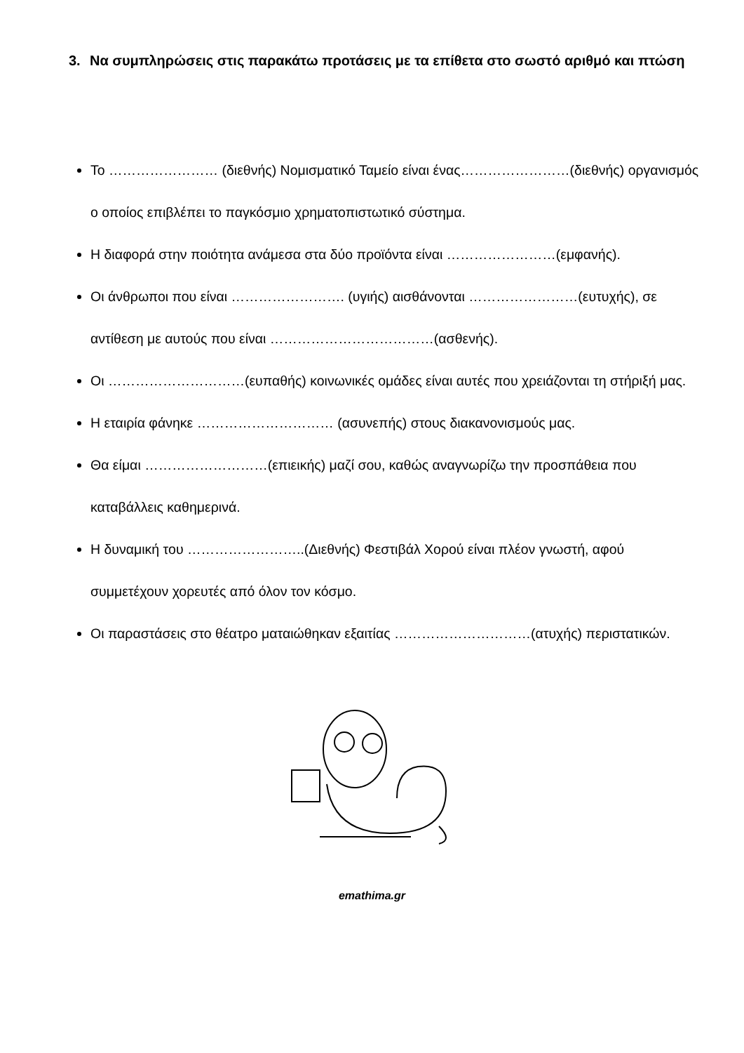3. Να συμπληρώσεις στις παρακάτω προτάσεις με τα επίθετα στο σωστό αριθμό και πτώση
Το …………………… (διεθνής) Νομισματικό Ταμείο είναι ένας……………………(διεθνής) οργανισμός ο οποίος επιβλέπει το παγκόσμιο χρηματοπιστωτικό σύστημα.
Η διαφορά στην ποιότητα ανάμεσα στα δύο προϊόντα είναι ……………………(εμφανής).
Οι άνθρωποι που είναι ……………………. (υγιής) αισθάνονται ……………………(ευτυχής), σε αντίθεση με αυτούς που είναι ………………………………(ασθενής).
Οι …………………………(ευπαθής) κοινωνικές ομάδες είναι αυτές που χρειάζονται τη στήριξή μας.
Η εταιρία φάνηκε ………………………… (ασυνεπής) στους διακανονισμούς μας.
Θα είμαι ………………………(επιεικής) μαζί σου, καθώς αναγνωρίζω την προσπάθεια που καταβάλλεις καθημερινά.
Η δυναμική του ……………………..(Διεθνής) Φεστιβάλ Χορού είναι πλέον γνωστή, αφού συμμετέχουν χορευτές από όλον τον κόσμο.
Οι παραστάσεις στο θέατρο ματαιώθηκαν εξαιτίας …………………………(ατυχής) περιστατικών.
emathima.gr